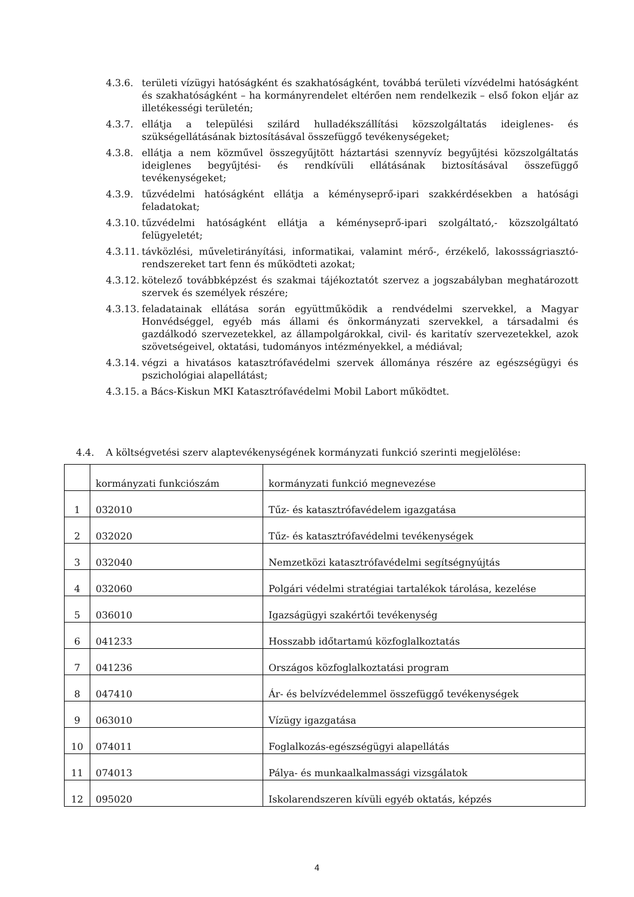4.3.6. területi vízügyi hatóságként és szakhatóságként, továbbá területi vízvédelmi hatóságként és szakhatóságként – ha kormányrendelet eltérően nem rendelkezik – első fokon eljár az illetékességi területén;
4.3.7. ellátja a települési szilárd hulladékszállítási közszolgáltatás ideiglenes- és szükségellátásának biztosításával összefüggő tevékenységeket;
4.3.8. ellátja a nem közművel összegyűjtött háztartási szennyvíz begyűjtési közszolgáltatás ideiglenes begyűjtési- és rendkívüli ellátásának biztosításával összefüggő tevékenységeket;
4.3.9. tűzvédelmi hatóságként ellátja a kéményseprő-ipari szakkérdésekben a hatósági feladatokat;
4.3.10. tűzvédelmi hatóságként ellátja a kéményseprő-ipari szolgáltató,- közszolgáltató felügyeletét;
4.3.11. távközlési, műveletirányítási, informatikai, valamint mérő-, érzékelő, lakossságriasztó-rendszereket tart fenn és működteti azokat;
4.3.12. kötelező továbbképzést és szakmai tájékoztatót szervez a jogszabályban meghatározott szervek és személyek részére;
4.3.13. feladatainak ellátása során együttműködik a rendvédelmi szervekkel, a Magyar Honvédséggel, egyéb más állami és önkormányzati szervekkel, a társadalmi és gazdálkodó szervezetekkel, az állampolgárokkal, civil- és karitatív szervezetekkel, azok szövetségeivel, oktatási, tudományos intézményekkel, a médiával;
4.3.14. végzi a hivatásos katasztrófavédelmi szervek állománya részére az egészségügyi és pszichológiai alapellátást;
4.3.15. a Bács-Kiskun MKI Katasztrófavédelmi Mobil Labort működtet.
4.4. A költségvetési szerv alaptevékenységének kormányzati funkció szerinti megjelölése:
| | kormányzati funkciószám | kormányzati funkció megnevezése |
| --- | --- | --- |
| 1 | 032010 | Tűz- és katasztrófavédelem igazgatása |
| 2 | 032020 | Tűz- és katasztrófavédelmi tevékenységek |
| 3 | 032040 | Nemzetközi katasztrófavédelmi segítségnyújtás |
| 4 | 032060 | Polgári védelmi stratégiai tartalékok tárolása, kezelése |
| 5 | 036010 | Igazságügyi szakértői tevékenység |
| 6 | 041233 | Hosszabb időtartamú közfoglalkoztatás |
| 7 | 041236 | Országos közfoglalkoztatási program |
| 8 | 047410 | Ár- és belvízvédelemmel összefüggő tevékenységek |
| 9 | 063010 | Vízügy igazgatása |
| 10 | 074011 | Foglalkozás-egészségügyi alapellátás |
| 11 | 074013 | Pálya- és munkaalkalmassági vizsgálatok |
| 12 | 095020 | Iskolarendszeren kívüli egyéb oktatás, képzés |
4